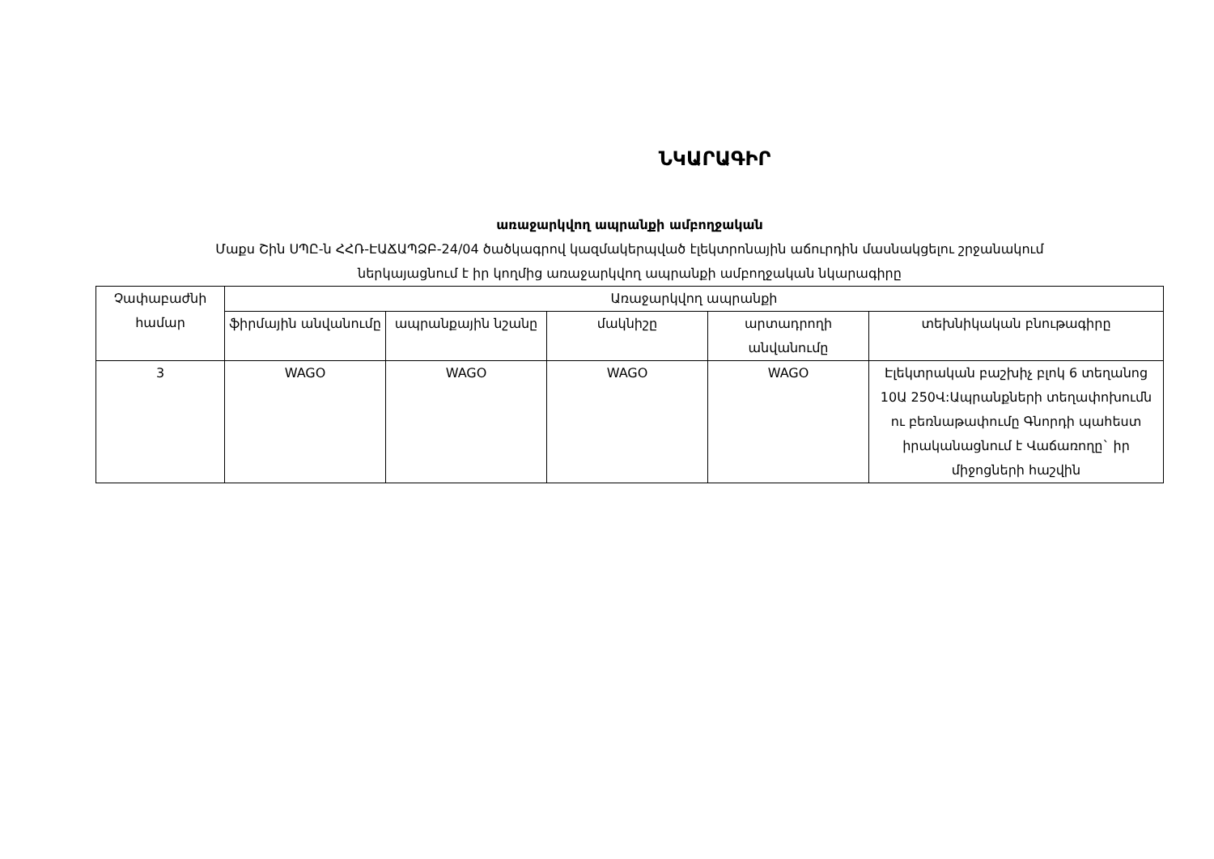ՆԿԱՐԱԳԻՐ
առաջարկվող ապրանքի ամբողջական
Մաքս Շին ՍՊԸ-ն ՀՀՌ-ԷԱՃԱՊՁԲ-24/04 ծածկագրով կազմակերպված էլեկտրոնային աճուրդին մասնակցելու շրջանակում
ներկայացնում է իր կողմից առաջարկվող ապրանքի ամբողջական նկարագիրը
| Չափաբաժնի համար | Առաջարկվող ապրանքի | | | | |
| --- | --- | --- | --- | --- | --- |
| | ֆիրմային անվանումը | ապրանքային նշանը | մակնիշը | արտադրողի անվանումը | տեխնիկական բնութագիրը |
| 3 | WAGO | WAGO | WAGO | WAGO | Էլեկտրական բաշխիչ բլոկ 6 տեղանոց 10Ա 250Վ:Ապրանքների տեղափոխումն ու բեռնաթափումը Գնորդի պահեստ իրականացնում է Վաճառողը` իր միջոցների հաշվին |